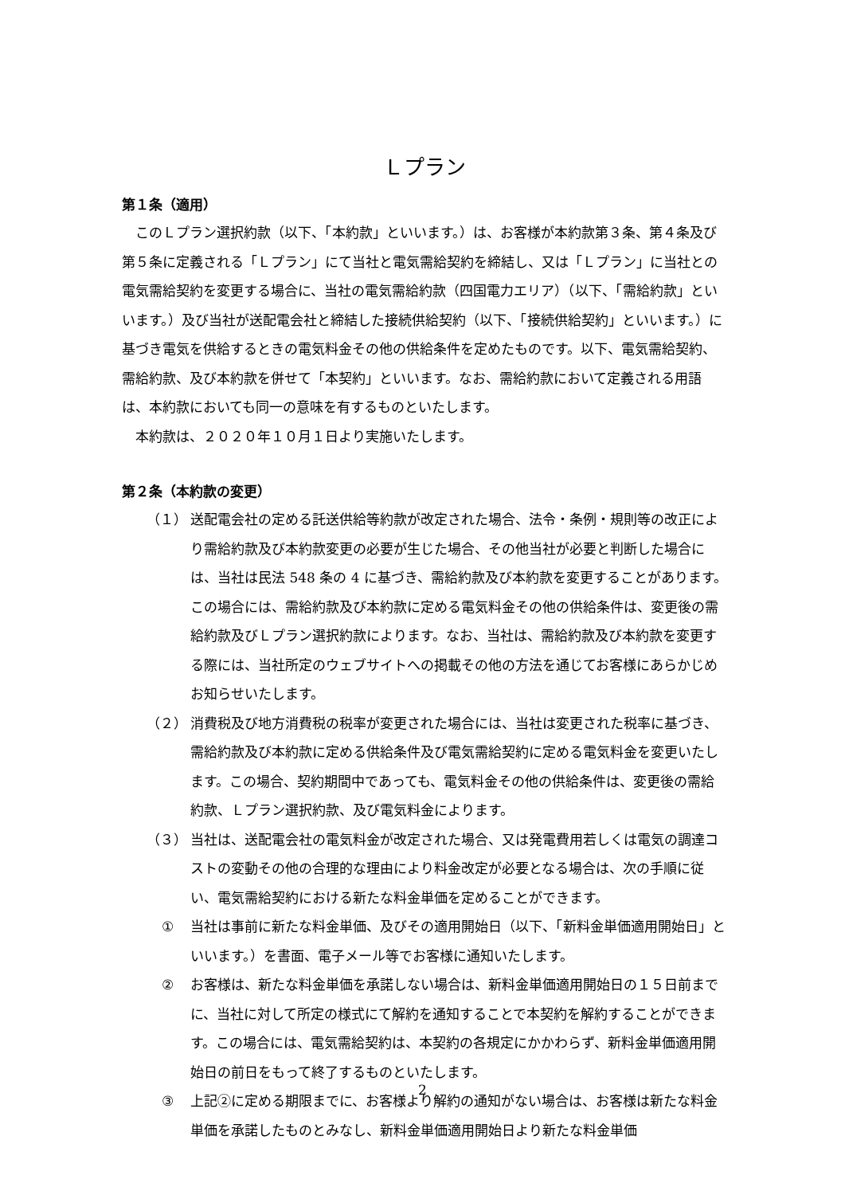Ｌプラン
第１条（適用）
このＬプラン選択約款（以下、「本約款」といいます。）は、お客様が本約款第３条、第４条及び第５条に定義される「Ｌプラン」にて当社と電気需給契約を締結し、又は「Ｌプラン」に当社との電気需給契約を変更する場合に、当社の電気需給約款（四国電力エリア）（以下、「需給約款」といいます。）及び当社が送配電会社と締結した接続供給契約（以下、「接続供給契約」といいます。）に基づき電気を供給するときの電気料金その他の供給条件を定めたものです。以下、電気需給契約、需給約款、及び本約款を併せて「本契約」といいます。なお、需給約款において定義される用語は、本約款においても同一の意味を有するものといたします。
本約款は、２０２０年１０月１日より実施いたします。
第２条（本約款の変更）
（１） 送配電会社の定める託送供給等約款が改定された場合、法令・条例・規則等の改正により需給約款及び本約款変更の必要が生じた場合、その他当社が必要と判断した場合には、当社は民法 548 条の 4 に基づき、需給約款及び本約款を変更することがあります。この場合には、需給約款及び本約款に定める電気料金その他の供給条件は、変更後の需給約款及びＬプラン選択約款によります。なお、当社は、需給約款及び本約款を変更する際には、当社所定のウェブサイトへの掲載その他の方法を通じてお客様にあらかじめお知らせいたします。
（２） 消費税及び地方消費税の税率が変更された場合には、当社は変更された税率に基づき、需給約款及び本約款に定める供給条件及び電気需給契約に定める電気料金を変更いたします。この場合、契約期間中であっても、電気料金その他の供給条件は、変更後の需給約款、Ｌプラン選択約款、及び電気料金によります。
（３） 当社は、送配電会社の電気料金が改定された場合、又は発電費用若しくは電気の調達コストの変動その他の合理的な理由により料金改定が必要となる場合は、次の手順に従い、電気需給契約における新たな料金単価を定めることができます。
① 当社は事前に新たな料金単価、及びその適用開始日（以下、「新料金単価適用開始日」といいます。）を書面、電子メール等でお客様に通知いたします。
② お客様は、新たな料金単価を承諾しない場合は、新料金単価適用開始日の１５日前までに、当社に対して所定の様式にて解約を通知することで本契約を解約することができます。この場合には、電気需給契約は、本契約の各規定にかかわらず、新料金単価適用開始日の前日をもって終了するものといたします。
③ 上記②に定める期限までに、お客様より解約の通知がない場合は、お客様は新たな料金単価を承諾したものとみなし、新料金単価適用開始日より新たな料金単価
2